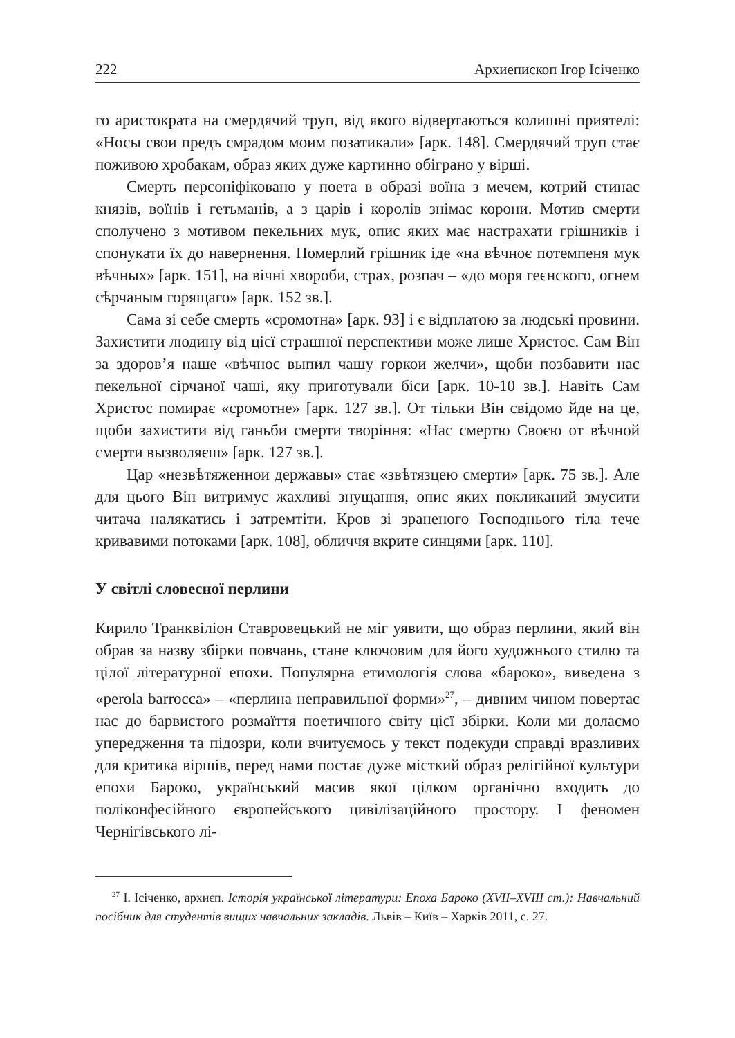222 Архиепископ Ігор Ісіченко
го аристократа на смердячий труп, від якого відвертаються колишні приятелі: «Носы свои предъ смрадом моим позатикали» [арк. 148]. Смердячий труп стає поживою хробакам, образ яких дуже картинно обіграно у вірші.
Смерть персоніфіковано у поета в образі воїна з мечем, котрий стинає князів, воїнів і гетьманів, а з царів і королів знімає корони. Мотив смерти сполучено з мотивом пекельних мук, опис яких має настрахати грішників і спонукати їх до навернення. Померлий грішник іде «на вѣчноє потемпеня мук вѣчных» [арк. 151], на вічні хвороби, страх, розпач – «до моря геєнского, огнем сѣрчаным горящаго» [арк. 152 зв.].
Сама зі себе смерть «сромотна» [арк. 93] і є відплатою за людські провини. Захистити людину від цієї страшної перспективи може лише Христос. Сам Він за здоров’я наше «вѣчноє выпил чашу горкои желчи», щоби позбавити нас пекельної сірчаної чаші, яку приготували біси [арк. 10-10 зв.]. Навіть Сам Христос помирає «сромотне» [арк. 127 зв.]. От тільки Він свідомо йде на це, щоби захистити від ганьби смерти творіння: «Нас смертю Своєю от вѣчной смерти вызволяєш» [арк. 127 зв.].
Цар «незвѣтяженнои державы» стає «звѣтязцею смерти» [арк. 75 зв.]. Але для цього Він витримує жахливі знущання, опис яких покликаний змусити читача налякатись і затремтіти. Кров зі зраненого Господнього тіла тече кривавими потоками [арк. 108], обличчя вкрите синцями [арк. 110].
У світлі словесної перлини
Кирило Транквіліон Ставровецький не міг уявити, що образ перлини, який він обрав за назву збірки повчань, стане ключовим для його художнього стилю та цілої літературної епохи. Популярна етимологія слова «бароко», виведена з «perola barrocca» – «перлина неправильної форми»<sup>27</sup>, – дивним чином повертає нас до барвистого розмаїття поетичного світу цієї збірки. Коли ми долаємо упередження та підозри, коли вчитуємось у текст подекуди справді вразливих для критика віршів, перед нами постає дуже місткий образ релігійної культури епохи Бароко, український масив якої цілком органічно входить до поліконфесійного європейського цивілізаційного простору. І феномен Чернігівського лі-
<sup>27</sup> І. Ісіченко, архиєп. Історія української літератури: Епоха Бароко (XVII–XVIII ст.): Навчальний посібник для студентів вищих навчальних закладів. Львів – Київ – Харків 2011, с. 27.